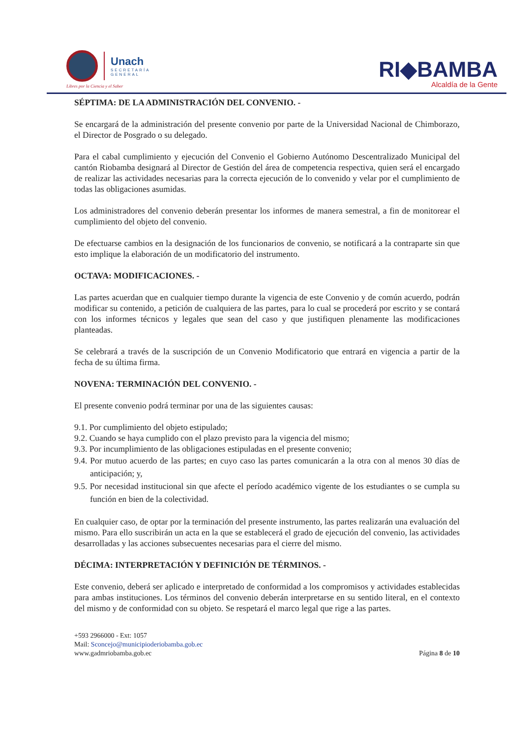Unach
SECRETARÍA
GENERAL
Libres por la Ciencia y el Saber
RI◆BAMBA
Alcaldía de la Gente
SÉPTIMA: DE LA ADMINISTRACIÓN DEL CONVENIO. -
Se encargará de la administración del presente convenio por parte de la Universidad Nacional de Chimborazo, el Director de Posgrado o su delegado.
Para el cabal cumplimiento y ejecución del Convenio el Gobierno Autónomo Descentralizado Municipal del cantón Riobamba designará al Director de Gestión del área de competencia respectiva, quien será el encargado de realizar las actividades necesarias para la correcta ejecución de lo convenido y velar por el cumplimiento de todas las obligaciones asumidas.
Los administradores del convenio deberán presentar los informes de manera semestral, a fin de monitorear el cumplimiento del objeto del convenio.
De efectuarse cambios en la designación de los funcionarios de convenio, se notificará a la contraparte sin que esto implique la elaboración de un modificatorio del instrumento.
OCTAVA: MODIFICACIONES. -
Las partes acuerdan que en cualquier tiempo durante la vigencia de este Convenio y de común acuerdo, podrán modificar su contenido, a petición de cualquiera de las partes, para lo cual se procederá por escrito y se contará con los informes técnicos y legales que sean del caso y que justifiquen plenamente las modificaciones planteadas.
Se celebrará a través de la suscripción de un Convenio Modificatorio que entrará en vigencia a partir de la fecha de su última firma.
NOVENA: TERMINACIÓN DEL CONVENIO. -
El presente convenio podrá terminar por una de las siguientes causas:
9.1. Por cumplimiento del objeto estipulado;
9.2. Cuando se haya cumplido con el plazo previsto para la vigencia del mismo;
9.3. Por incumplimiento de las obligaciones estipuladas en el presente convenio;
9.4. Por mutuo acuerdo de las partes; en cuyo caso las partes comunicarán a la otra con al menos 30 días de anticipación; y,
9.5. Por necesidad institucional sin que afecte el período académico vigente de los estudiantes o se cumpla su función en bien de la colectividad.
En cualquier caso, de optar por la terminación del presente instrumento, las partes realizarán una evaluación del mismo. Para ello suscribirán un acta en la que se establecerá el grado de ejecución del convenio, las actividades desarrolladas y las acciones subsecuentes necesarias para el cierre del mismo.
DÉCIMA: INTERPRETACIÓN Y DEFINICIÓN DE TÉRMINOS. -
Este convenio, deberá ser aplicado e interpretado de conformidad a los compromisos y actividades establecidas para ambas instituciones. Los términos del convenio deberán interpretarse en su sentido literal, en el contexto del mismo y de conformidad con su objeto. Se respetará el marco legal que rige a las partes.
+593 2966000 - Ext: 1057
Mail: Sconcejo@municipioderiobamba.gob.ec
www.gadmriobamba.gob.ec
Página 8 de 10